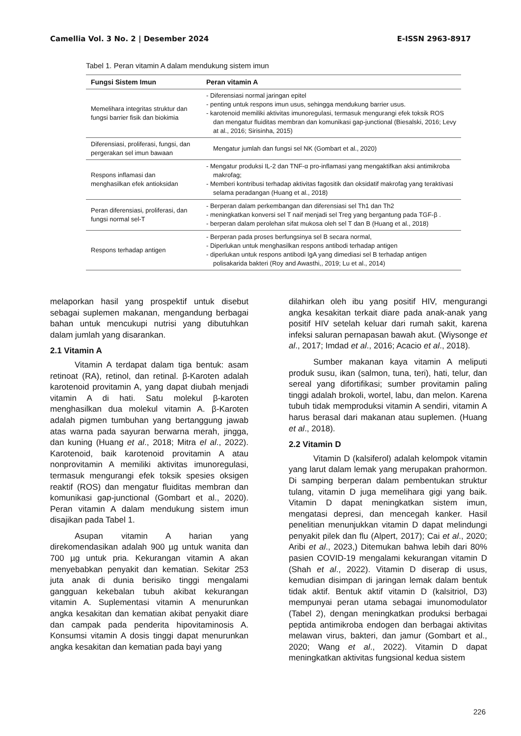Camellia Vol. 3 No. 2 | Desember 2024 E-ISSN 2963-8917
Tabel 1. Peran vitamin A dalam mendukung sistem imun
| Fungsi Sistem Imun | Peran vitamin A |
| --- | --- |
| Memelihara integritas struktur dan fungsi barrier fisik dan biokimia | - Diferensiasi normal jaringan epitel - penting untuk respons imun usus, sehingga mendukung barrier usus. - karotenoid memiliki aktivitas imunoregulasi, termasuk mengurangi efek toksik ROS dan mengatur fluiditas membran dan komunikasi gap-junctional (Biesalski, 2016; Levy at al., 2016; Sirisinha, 2015) |
| Diferensiasi, proliferasi, fungsi, dan pergerakan sel imun bawaan | Mengatur jumlah dan fungsi sel NK (Gombart et al., 2020) |
| Respons inflamasi dan menghasilkan efek antioksidan | - Mengatur produksi IL-2 dan TNF-α pro-inflamasi yang mengaktifkan aksi antimikroba makrofag; - Memberi kontribusi terhadap aktivitas fagositik dan oksidatif makrofag yang teraktivasi selama peradangan (Huang et al., 2018) |
| Peran diferensiasi, proliferasi, dan fungsi normal sel-T | - Berperan dalam perkembangan dan diferensiasi sel Th1 dan Th2 - meningkatkan konversi sel T naif menjadi sel Treg yang bergantung pada TGF-β . - berperan dalam perolehan sifat mukosa oleh sel T dan B (Huang et al., 2018) |
| Respons terhadap antigen | - Berperan pada proses berfungsinya sel B secara normal, - Diperlukan untuk menghasilkan respons antibodi terhadap antigen - diperlukan untuk respons antibodi IgA yang dimediasi sel B terhadap antigen polisakarida bakteri (Roy and Awasthi,, 2019; Lu et al., 2014) |
melaporkan hasil yang prospektif untuk disebut sebagai suplemen makanan, mengandung berbagai bahan untuk mencukupi nutrisi yang dibutuhkan dalam jumlah yang disarankan.
2.1 Vitamin A
Vitamin A terdapat dalam tiga bentuk: asam retinoat (RA), retinol, dan retinal. β-Karoten adalah karotenoid provitamin A, yang dapat diubah menjadi vitamin A di hati. Satu molekul β-karoten menghasilkan dua molekul vitamin A. β-Karoten adalah pigmen tumbuhan yang bertanggung jawab atas warna pada sayuran berwarna merah, jingga, dan kuning (Huang et al., 2018; Mitra el al., 2022). Karotenoid, baik karotenoid provitamin A atau nonprovitamin A memiliki aktivitas imunoregulasi, termasuk mengurangi efek toksik spesies oksigen reaktif (ROS) dan mengatur fluiditas membran dan komunikasi gap-junctional (Gombart et al., 2020). Peran vitamin A dalam mendukung sistem imun disajikan pada Tabel 1.
Asupan vitamin A harian yang direkomendasikan adalah 900 µg untuk wanita dan 700 µg untuk pria. Kekurangan vitamin A akan menyebabkan penyakit dan kematian. Sekitar 253 juta anak di dunia berisiko tinggi mengalami gangguan kekebalan tubuh akibat kekurangan vitamin A. Suplementasi vitamin A menurunkan angka kesakitan dan kematian akibat penyakit diare dan campak pada penderita hipovitaminosis A. Konsumsi vitamin A dosis tinggi dapat menurunkan angka kesakitan dan kematian pada bayi yang
dilahirkan oleh ibu yang positif HIV, mengurangi angka kesakitan terkait diare pada anak-anak yang positif HIV setelah keluar dari rumah sakit, karena infeksi saluran pernapasan bawah akut. (Wiysonge et al., 2017; Imdad et al., 2016; Acacio et al., 2018).
Sumber makanan kaya vitamin A meliputi produk susu, ikan (salmon, tuna, teri), hati, telur, dan sereal yang difortifikasi; sumber provitamin paling tinggi adalah brokoli, wortel, labu, dan melon. Karena tubuh tidak memproduksi vitamin A sendiri, vitamin A harus berasal dari makanan atau suplemen. (Huang et al., 2018).
2.2 Vitamin D
Vitamin D (kalsiferol) adalah kelompok vitamin yang larut dalam lemak yang merupakan prahormon. Di samping berperan dalam pembentukan struktur tulang, vitamin D juga memelihara gigi yang baik. Vitamin D dapat meningkatkan sistem imun, mengatasi depresi, dan mencegah kanker. Hasil penelitian menunjukkan vitamin D dapat melindungi penyakit pilek dan flu (Alpert, 2017); Cai et al., 2020; Aribi et al., 2023,) Ditemukan bahwa lebih dari 80% pasien COVID-19 mengalami kekurangan vitamin D (Shah et al., 2022). Vitamin D diserap di usus, kemudian disimpan di jaringan lemak dalam bentuk tidak aktif. Bentuk aktif vitamin D (kalsitriol, D3) mempunyai peran utama sebagai imunomodulator (Tabel 2), dengan meningkatkan produksi berbagai peptida antimikroba endogen dan berbagai aktivitas melawan virus, bakteri, dan jamur (Gombart et al., 2020; Wang et al., 2022). Vitamin D dapat meningkatkan aktivitas fungsional kedua sistem
226